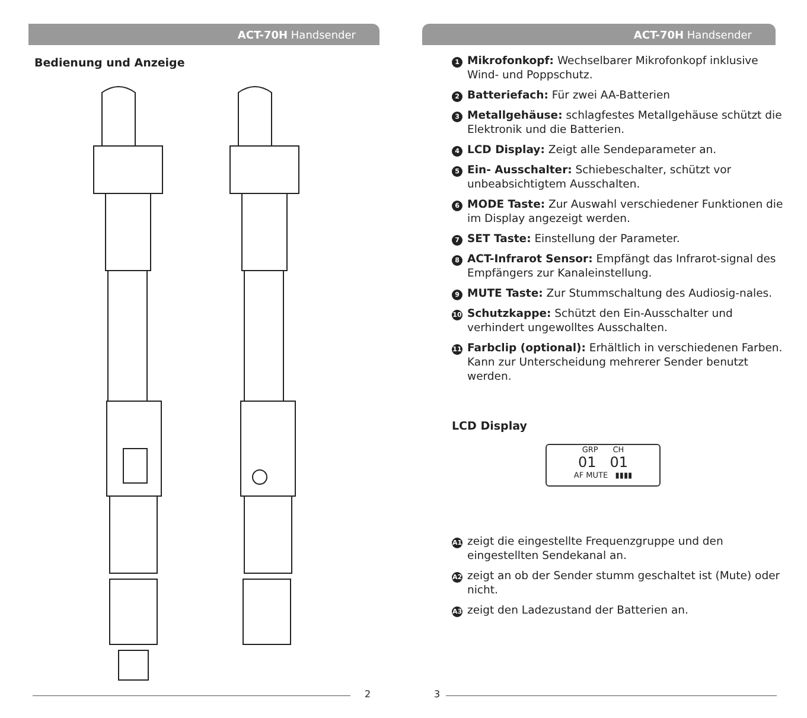ACT-70H Handsender
Bedienung und Anzeige
2
ACT-70H Handsender
1 Mikrofonkopf: Wechselbarer Mikrofonkopf inklusive Wind- und Poppschutz.
2 Batteriefach: Für zwei AA-Batterien
3 Metallgehäuse: schlagfestes Metallgehäuse schützt die Elektronik und die Batterien.
4 LCD Display: Zeigt alle Sendeparameter an.
5 Ein- Ausschalter: Schiebeschalter, schützt vor unbeabsichtigtem Ausschalten.
6 MODE Taste: Zur Auswahl verschiedener Funktionen die im Display angezeigt werden.
7 SET Taste: Einstellung der Parameter.
8 ACT-Infrarot Sensor: Empfängt das Infrarot-signal des Empfängers zur Kanaleinstellung.
9 MUTE Taste: Zur Stummschaltung des Audiosig-nales.
10 Schutzkappe: Schützt den Ein-Ausschalter und verhindert ungewolltes Ausschalten.
11 Farbclip (optional): Erhältlich in verschiedenen Farben. Kann zur Unterscheidung mehrerer Sender benutzt werden.
LCD Display
GRP CH
01 01
AF MUTE ▮▮▮▮
A1 zeigt die eingestellte Frequenzgruppe und den eingestellten Sendekanal an.
A2 zeigt an ob der Sender stumm geschaltet ist (Mute) oder nicht.
A3 zeigt den Ladezustand der Batterien an.
3